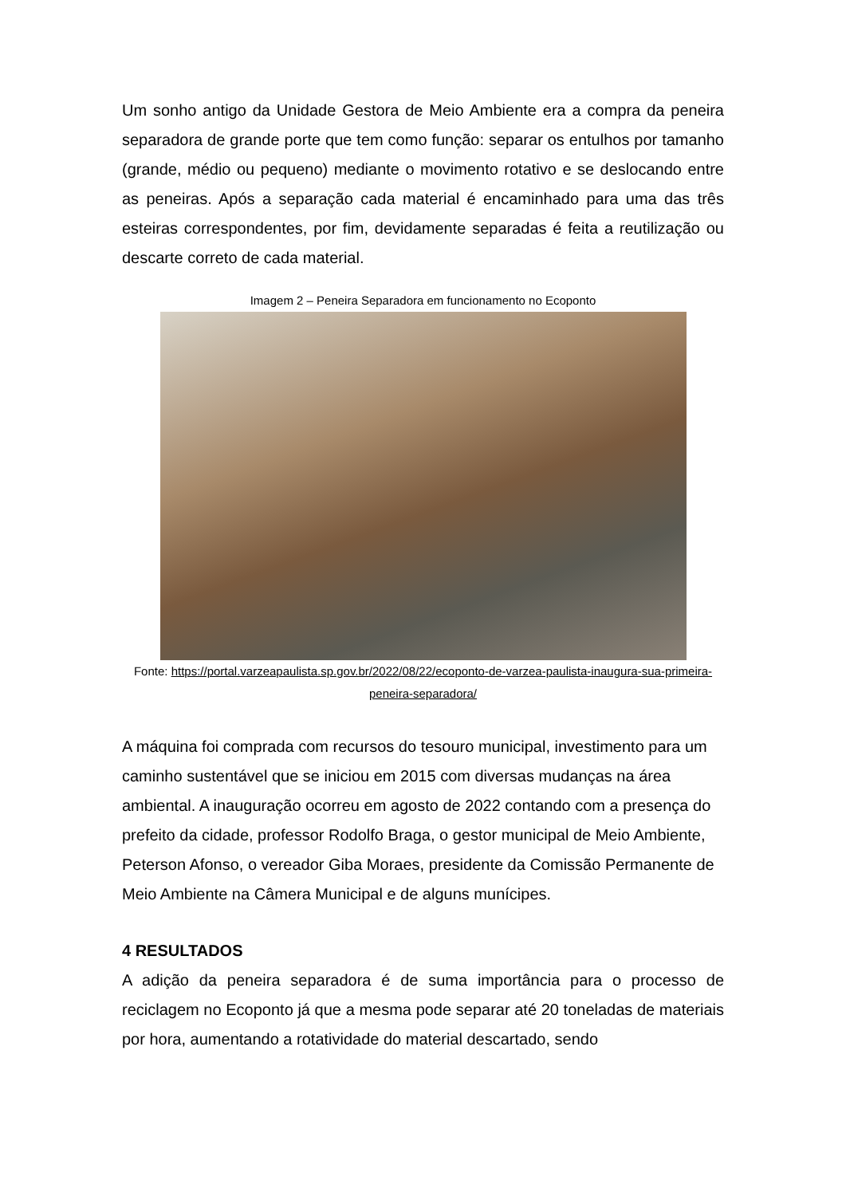Um sonho antigo da Unidade Gestora de Meio Ambiente era a compra da peneira separadora de grande porte que tem como função: separar os entulhos por tamanho (grande, médio ou pequeno) mediante o movimento rotativo e se deslocando entre as peneiras. Após a separação cada material é encaminhado para uma das três esteiras correspondentes, por fim, devidamente separadas é feita a reutilização ou descarte correto de cada material.
Imagem 2 – Peneira Separadora em funcionamento no Ecoponto
Fonte: https://portal.varzeapaulista.sp.gov.br/2022/08/22/ecoponto-de-varzea-paulista-inaugura-sua-primeira-peneira-separadora/
A máquina foi comprada com recursos do tesouro municipal, investimento para um caminho sustentável que se iniciou em 2015 com diversas mudanças na área ambiental. A inauguração ocorreu em agosto de 2022 contando com a presença do prefeito da cidade, professor Rodolfo Braga, o gestor municipal de Meio Ambiente, Peterson Afonso, o vereador Giba Moraes, presidente da Comissão Permanente de Meio Ambiente na Câmera Municipal e de alguns munícipes.
4 RESULTADOS
A adição da peneira separadora é de suma importância para o processo de reciclagem no Ecoponto já que a mesma pode separar até 20 toneladas de materiais por hora, aumentando a rotatividade do material descartado, sendo